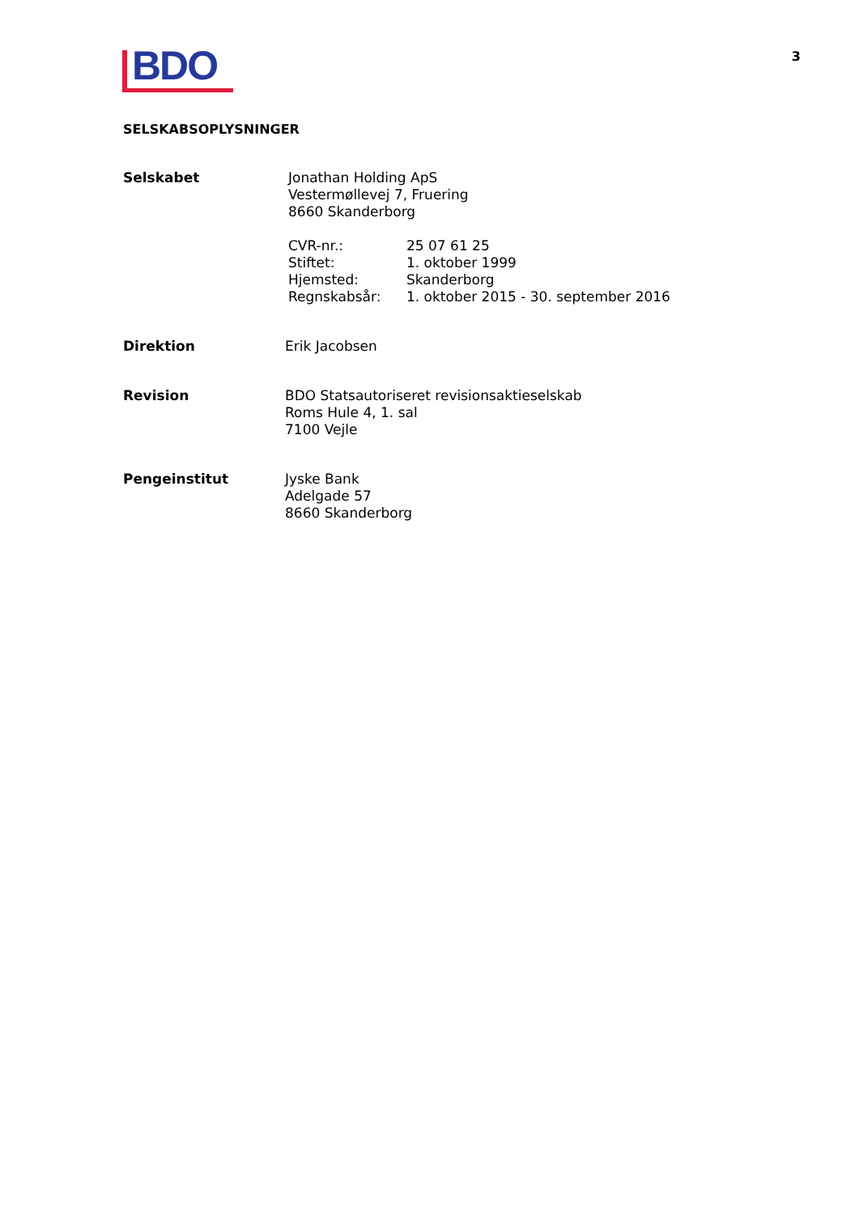BDO
3
SELSKABSOPLYSNINGER
| Selskabet | Jonathan Holding ApS Vestermøllevej 7, Fruering 8660 Skanderborg / CVR-nr.: / 25 07 61 25 / / Stiftet: / 1. oktober 1999 / / Hjemsted: / Skanderborg / / Regnskabsår: / 1. oktober 2015 - 30. september 2016 / |
| Direktion | Erik Jacobsen |
| Revision | BDO Statsautoriseret revisionsaktieselskab Roms Hule 4, 1. sal 7100 Vejle |
| Pengeinstitut | Jyske Bank Adelgade 57 8660 Skanderborg |